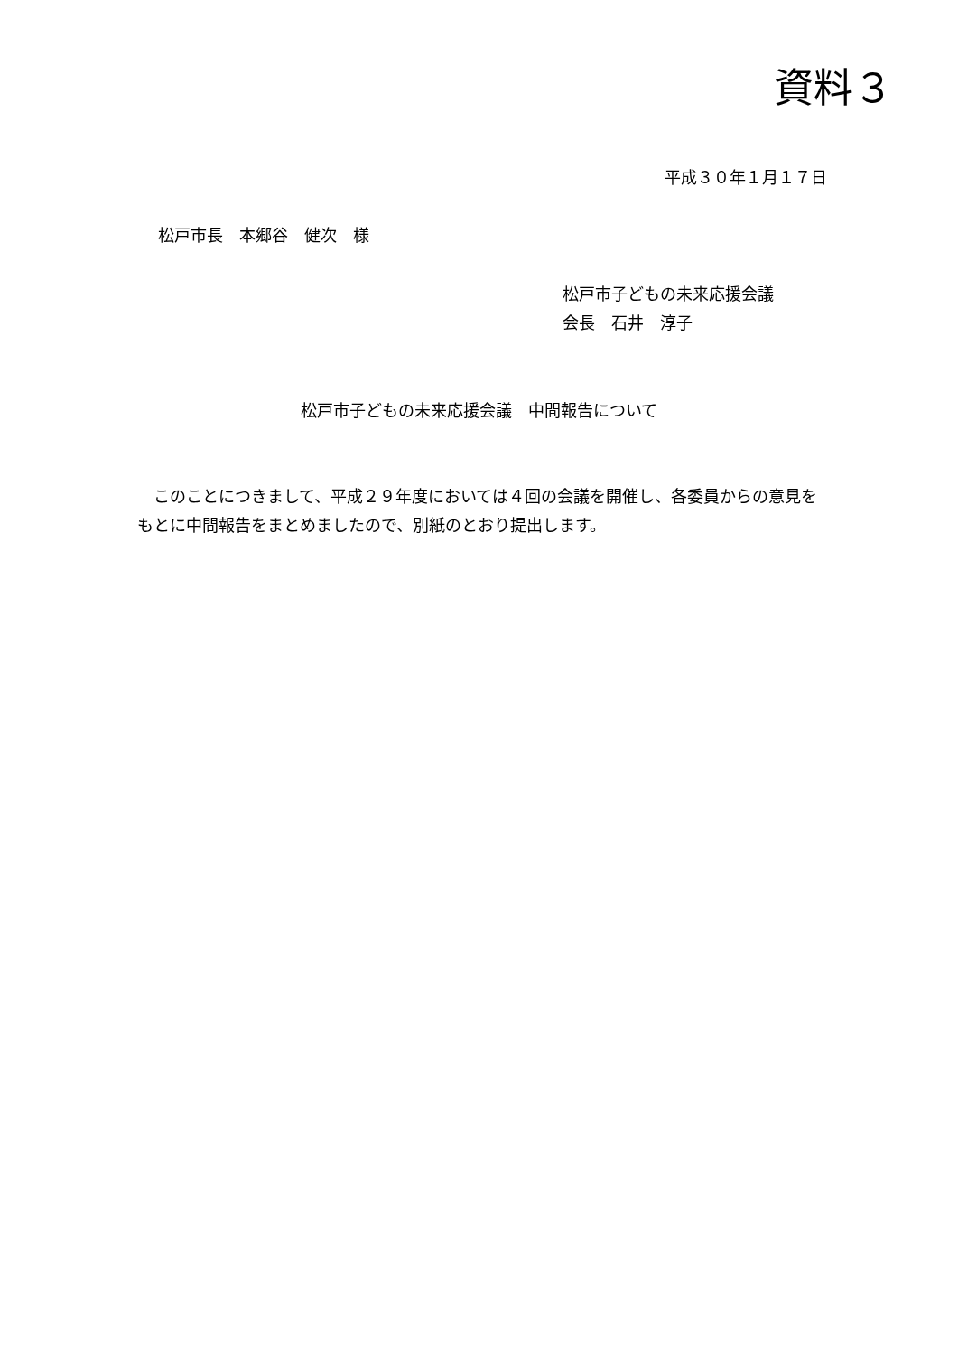資料３
平成３０年１月１７日
松戸市長　本郷谷　健次　様
松戸市子どもの未来応援会議
会長　石井　淳子
松戸市子どもの未来応援会議　中間報告について
このことにつきまして、平成２９年度においては４回の会議を開催し、各委員からの意見をもとに中間報告をまとめましたので、別紙のとおり提出します。